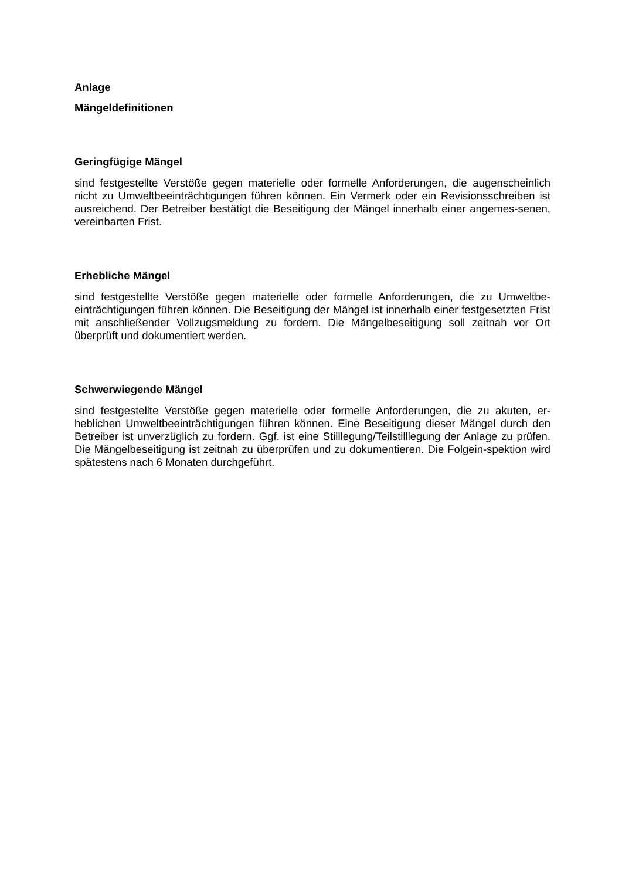Anlage
Mängeldefinitionen
Geringfügige Mängel
sind festgestellte Verstöße gegen materielle oder formelle Anforderungen, die augenscheinlich nicht zu Umweltbeeinträchtigungen führen können. Ein Vermerk oder ein Revisionsschreiben ist ausreichend. Der Betreiber bestätigt die Beseitigung der Mängel innerhalb einer angemes-senen, vereinbarten Frist.
Erhebliche Mängel
sind festgestellte Verstöße gegen materielle oder formelle Anforderungen, die zu Umweltbe-einträchtigungen führen können. Die Beseitigung der Mängel ist innerhalb einer festgesetzten Frist mit anschließender Vollzugsmeldung zu fordern. Die Mängelbeseitigung soll zeitnah vor Ort überprüft und dokumentiert werden.
Schwerwiegende Mängel
sind festgestellte Verstöße gegen materielle oder formelle Anforderungen, die zu akuten, er-heblichen Umweltbeeinträchtigungen führen können. Eine Beseitigung dieser Mängel durch den Betreiber ist unverzüglich zu fordern. Ggf. ist eine Stilllegung/Teilstilllegung der Anlage zu prüfen. Die Mängelbeseitigung ist zeitnah zu überprüfen und zu dokumentieren. Die Folgein-spektion wird spätestens nach 6 Monaten durchgeführt.